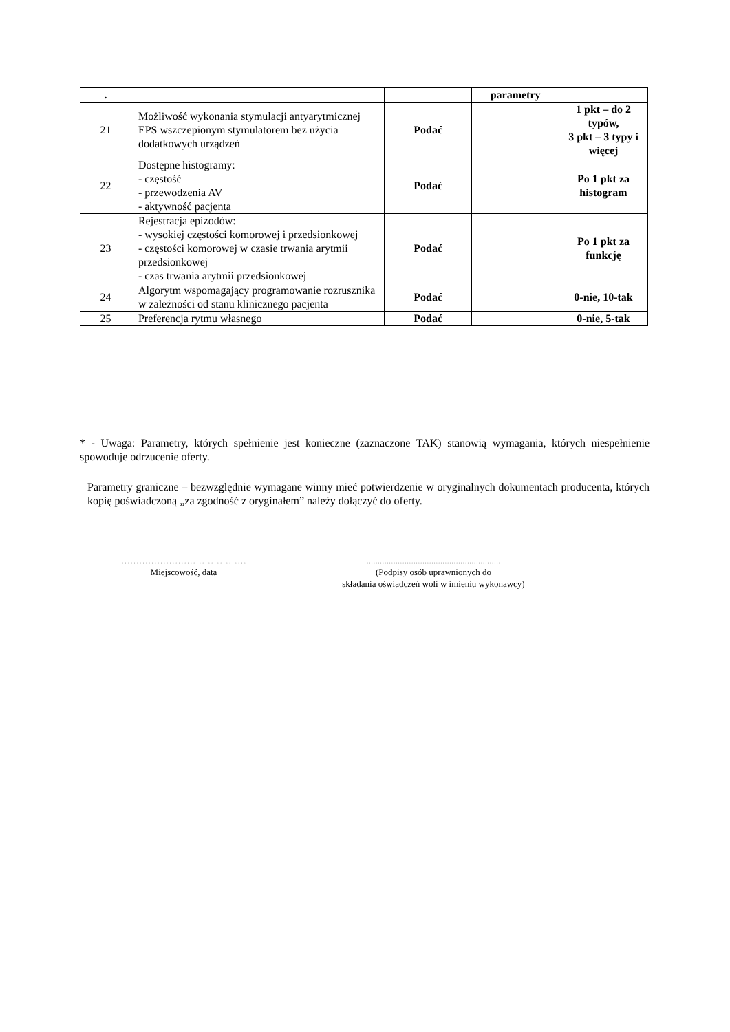| . | | | parametry | |
| 21 | Możliwość wykonania stymulacji antyarytmicznej EPS wszczepionym stymulatorem bez użycia dodatkowych urządzeń | Podać | | 1 pkt – do 2 typów, 3 pkt – 3 typy i więcej |
| 22 | Dostępne histogramy: - częstość - przewodzenia AV - aktywność pacjenta | Podać | | Po 1 pkt za histogram |
| 23 | Rejestracja epizodów: - wysokiej częstości komorowej i przedsionkowej - częstości komorowej w czasie trwania arytmii przedsionkowej - czas trwania arytmii przedsionkowej | Podać | | Po 1 pkt za funkcję |
| 24 | Algorytm wspomagający programowanie rozrusznika w zależności od stanu klinicznego pacjenta | Podać | | 0-nie, 10-tak |
| 25 | Preferencja rytmu własnego | Podać | | 0-nie, 5-tak |
* - Uwaga: Parametry, których spełnienie jest konieczne (zaznaczone TAK) stanowią wymagania, których niespełnienie spowoduje odrzucenie oferty.
Parametry graniczne – bezwzględnie wymagane winny mieć potwierdzenie w oryginalnych dokumentach producenta, których kopię poświadczoną „za zgodność z oryginałem” należy dołączyć do oferty.
……………………………………
Miejscowość, data
............................................................
(Podpisy osób uprawnionych do
składania oświadczeń woli w imieniu wykonawcy)